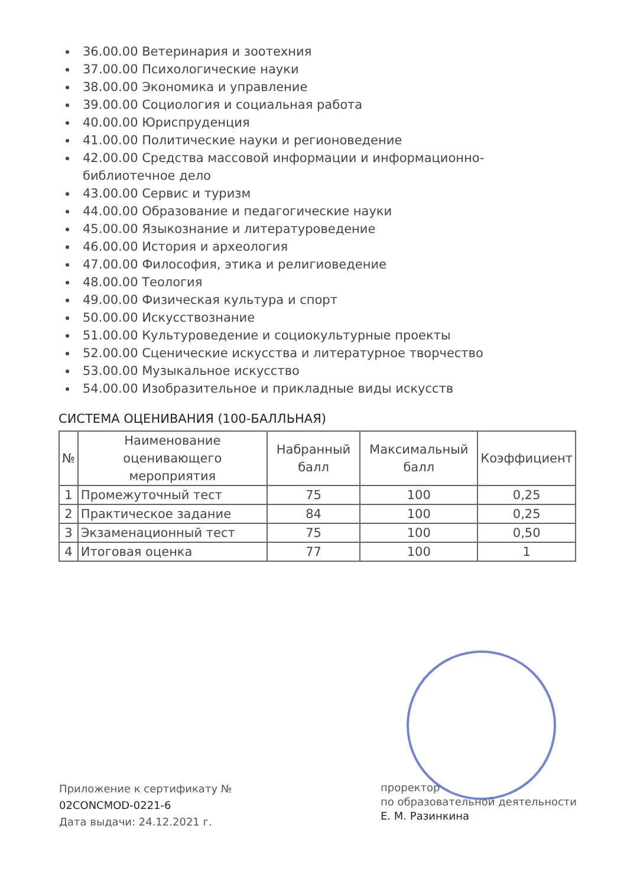36.00.00 Ветеринария и зоотехния
37.00.00 Психологические науки
38.00.00 Экономика и управление
39.00.00 Социология и социальная работа
40.00.00 Юриспруденция
41.00.00 Политические науки и регионоведение
42.00.00 Средства массовой информации и информационно-библиотечное дело
43.00.00 Сервис и туризм
44.00.00 Образование и педагогические науки
45.00.00 Языкознание и литературоведение
46.00.00 История и археология
47.00.00 Философия, этика и религиоведение
48.00.00 Теология
49.00.00 Физическая культура и спорт
50.00.00 Искусствознание
51.00.00 Культуроведение и социокультурные проекты
52.00.00 Сценические искусства и литературное творчество
53.00.00 Музыкальное искусство
54.00.00 Изобразительное и прикладные виды искусств
СИСТЕМА ОЦЕНИВАНИЯ (100-БАЛЛЬНАЯ)
| № | Наименование оценивающего мероприятия | Набранный балл | Максимальный балл | Коэффициент |
| --- | --- | --- | --- | --- |
| 1 | Промежуточный тест | 75 | 100 | 0,25 |
| 2 | Практическое задание | 84 | 100 | 0,25 |
| 3 | Экзаменационный тест | 75 | 100 | 0,50 |
| 4 | Итоговая оценка | 77 | 100 | 1 |
Приложение к сертификату №
02CONCMOD-0221-6
Дата выдачи: 24.12.2021 г.
проректор
по образовательной деятельности
Е. М. Разинкина